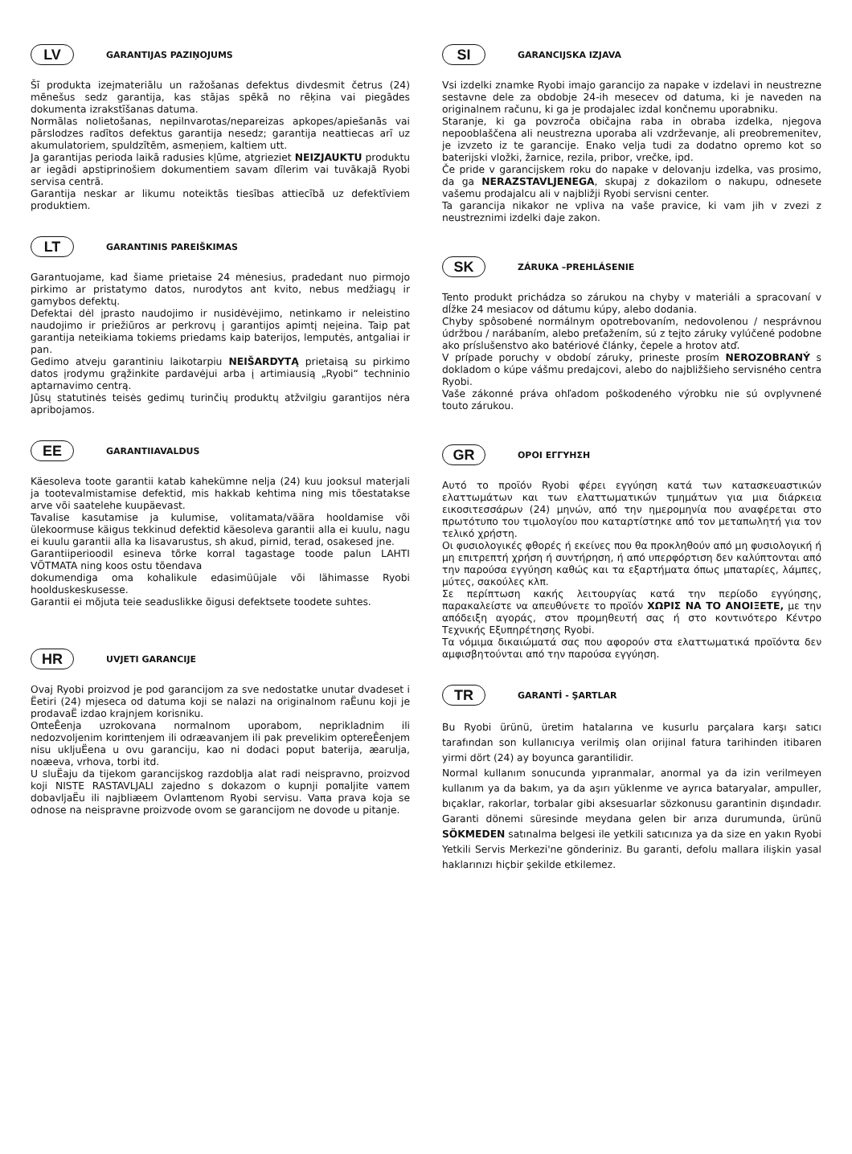LV GARANTIJAS PAZIŅOJUMS
Šī produkta izejmateriālu un ražošanas defektus divdesmit četrus (24) mēnešus sedz garantija, kas stājas spēkā no rēķina vai piegādes dokumenta izrakstīšanas datuma.
Normālas nolietošanas, nepilnvarotas/nepareizas apkopes/apiešanās vai pārslodzes radītos defektus garantija nesedz; garantija neattiecas arī uz akumulatoriem, spuldzītēm, asmeņiem, kaltiem utt.
Ja garantijas perioda laikā radusies kļūme, atgrieziet NEIZJAUKTU produktu ar iegādi apstiprinošiem dokumentiem savam dīlerim vai tuvākajā Ryobi servisa centrā.
Garantija neskar ar likumu noteiktās tiesības attiecībā uz defektīviem produktiem.
LT GARANTINIS PAREIŠKIMAS
Garantuojame, kad šiame prietaise 24 mėnesius, pradedant nuo pirmojo pirkimo ar pristatymo datos, nurodytos ant kvito, nebus medžiagų ir gamybos defektų.
Defektai dėl įprasto naudojimo ir nusidėvėjimo, netinkamo ir neleistino naudojimo ir priežiūros ar perkrovų į garantijos apimtį neįeina. Taip pat garantija neteikiama tokiems priedams kaip baterijos, lemputės, antgaliai ir pan.
Gedimo atveju garantiniu laikotarpiu NEIŠARDYTĄ prietaisą su pirkimo datos įrodymu grąžinkite pardavėjui arba į artimiausią „Ryobi“ techninio aptarnavimo centrą.
Jūsų statutinės teisės gedimų turinčių produktų atžvilgiu garantijos nėra apribojamos.
EE GARANTIIAVALDUS
Käesoleva toote garantii katab kahekümne nelja (24) kuu jooksul materjali ja tootevalmistamise defektid, mis hakkab kehtima ning mis tõestatakse arve või saatelehe kuupäevast.
Tavalise kasutamise ja kulumise, volitamata/väära hooldamise või ülekoormuse käigus tekkinud defektid käesoleva garantii alla ei kuulu, nagu ei kuulu garantii alla ka lisavarustus, sh akud, pirnid, terad, osakesed jne.
Garantiiperioodil esineva tõrke korral tagastage toode palun LAHTI VÕTMATA ning koos ostu tõendava
dokumendiga oma kohalikule edasimüüjale või lähimasse Ryobi hoolduskeskusesse.
Garantii ei mõjuta teie seaduslikke õigusi defektsete toodete suhtes.
HR UVJETI GARANCIJE
Ovaj Ryobi proizvod je pod garancijom za sve nedostatke unutar dvadeset i Ëetiri (24) mjeseca od datuma koji se nalazi na originalnom raËunu koji je prodavaË izdao krajnjem korisniku.
OπteÊenja uzrokovana normalnom uporabom, neprikladnim ili nedozvoljenim koriπtenjem ili odræavanjem ili pak prevelikim optereÊenjem nisu ukljuËena u ovu garanciju, kao ni dodaci poput baterija, æarulja, noæeva, vrhova, torbi itd.
U sluËaju da tijekom garancijskog razdoblja alat radi neispravno, proizvod koji NISTE RASTAVLJALI zajedno s dokazom o kupnji poπaljite vaπem dobavljaËu ili najbliæem Ovlaπtenom Ryobi servisu. Vaπa prava koja se odnose na neispravne proizvode ovom se garancijom ne dovode u pitanje.
SI GARANCIJSKA IZJAVA
Vsi izdelki znamke Ryobi imajo garancijo za napake v izdelavi in neustrezne sestavne dele za obdobje 24-ih mesecev od datuma, ki je naveden na originalnem računu, ki ga je prodajalec izdal končnemu uporabniku.
Staranje, ki ga povzroča običajna raba in obraba izdelka, njegova nepooblaščena ali neustrezna uporaba ali vzdrževanje, ali preobremenitev, je izvzeto iz te garancije. Enako velja tudi za dodatno opremo kot so baterijski vložki, žarnice, rezila, pribor, vrečke, ipd.
Če pride v garancijskem roku do napake v delovanju izdelka, vas prosimo, da ga NERAZSTAVLJENEGA, skupaj z dokazilom o nakupu, odnesete vašemu prodajalcu ali v najbližji Ryobi servisni center.
Ta garancija nikakor ne vpliva na vaše pravice, ki vam jih v zvezi z neustreznimi izdelki daje zakon.
SK ZÁRUKA –PREHLÁSENIE
Tento produkt prichádza so zárukou na chyby v materiáli a spracovaní v dĺžke 24 mesiacov od dátumu kúpy, alebo dodania.
Chyby spôsobené normálnym opotrebovaním, nedovolenou / nesprávnou údržbou / narábaním, alebo preťažením, sú z tejto záruky vylúčené podobne ako príslušenstvo ako batériové články, čepele a hrotov atď.
V prípade poruchy v období záruky, prineste prosím NEROZOBRANÝ s dokladom o kúpe vášmu predajcovi, alebo do najbližšieho servisného centra Ryobi.
Vaše zákonné práva ohľadom poškodeného výrobku nie sú ovplyvnené touto zárukou.
GR ΟΡΟΙ ΕΓΓΥΗΣΗ
Αυτό το προϊόν Ryobi φέρει εγγύηση κατά των κατασκευαστικών ελαττωμάτων και των ελαττωματικών τμημάτων για μια διάρκεια εικοσιτεσσάρων (24) μηνών, από την ημερομηνία που αναφέρεται στο πρωτότυπο του τιμολογίου που καταρτίστηκε από τον μεταπωλητή για τον τελικό χρήστη.
Οι φυσιολογικές φθορές ή εκείνες που θα προκληθούν από μη φυσιολογική ή μη επιτρεπτή χρήση ή συντήρηση, ή από υπερφόρτιση δεν καλύπτονται από την παρούσα εγγύηση καθώς και τα εξαρτήματα όπως μπαταρίες, λάμπες, μύτες, σακούλες κλπ.
Σε περίπτωση κακής λειτουργίας κατά την περίοδο εγγύησης, παρακαλείστε να απευθύνετε το προϊόν ΧΩΡΙΣ ΝΑ ΤΟ ΑΝΟΙΞΕΤΕ, με την απόδειξη αγοράς, στον προμηθευτή σας ή στο κοντινότερο Κέντρο Τεχνικής Εξυπηρέτησης Ryobi.
Τα νόμιμα δικαιώματά σας που αφορούν στα ελαττωματικά προϊόντα δεν αμφισβητούνται από την παρούσα εγγύηση.
TR GARANTİ - ŞARTLAR
Bu Ryobi ürünü, üretim hatalarına ve kusurlu parçalara karşı satıcı tarafından son kullanıcıya verilmiş olan orijinal fatura tarihinden itibaren yirmi dört (24) ay boyunca garantilidir.
Normal kullanım sonucunda yıpranmalar, anormal ya da izin verilmeyen kullanım ya da bakım, ya da aşırı yüklenme ve ayrıca bataryalar, ampuller, bıçaklar, rakorlar, torbalar gibi aksesuarlar sözkonusu garantinin dışındadır. Garanti dönemi süresinde meydana gelen bir arıza durumunda, ürünü SÖKMEDEN satınalma belgesi ile yetkili satıcınıza ya da size en yakın Ryobi Yetkili Servis Merkezi'ne gönderiniz. Bu garanti, defolu mallara ilişkin yasal haklarınızı hiçbir şekilde etkilemez.